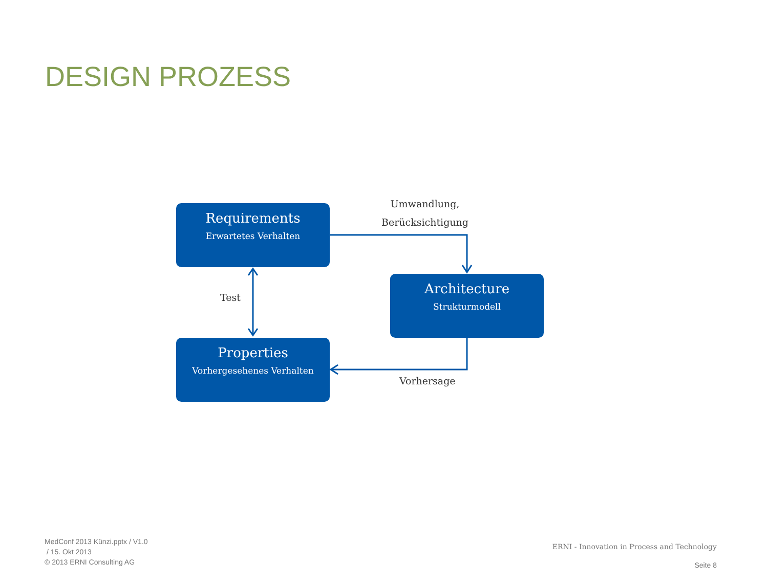DESIGN PROZESS
Requirements
Erwartetes Verhalten
Architecture
Strukturmodell
Properties
Vorhergesehenes Verhalten
Umwandlung,
Berücksichtigung
Test
Vorhersage
MedConf 2013 Künzi.pptx / V1.0
/ 15. Okt 2013
© 2013 ERNI Consulting AG
ERNI - Innovation in Process and Technology
Seite 8